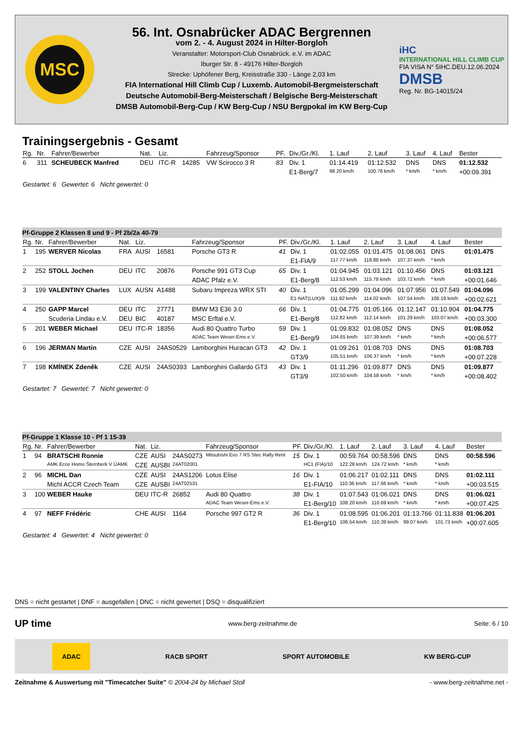MSC
56. Int. Osnabrücker ADAC Bergrennen
vom 2. - 4. August 2024 in Hilter-Borgloh
Veranstalter: Motorsport-Club Osnabrück. e.V. im ADAC
Iburger Str. 8 - 49176 Hilter-Borgloh
Strecke: Uphöfener Berg, Kreisstraße 330 - Länge 2,03 km
FIA International Hill Climb Cup / Luxemb. Automobil-Bergmeisterschaft
Deutsche Automobil-Berg-Meisterschaft / Belgische Berg-Meisterschaft
DMSB Automobil-Berg-Cup / KW Berg-Cup / NSU Bergpokal im KW Berg-Cup
iHC
INTERNATIONAL HILL CLIMB CUP
FIA VISA N° 5IHC.DEU.12.06.2024
DMSB
Reg. Nr. BG-14015/24
Trainingsergebnis - Gesamt
| Rg. | Nr. | Fahrer/Bewerber | Nat. | Liz. | | Fahrzeug/Sponsor | PF. | Div./Gr./Kl. | 1. Lauf | 2. Lauf | 3. Lauf | 4. Lauf | Bester |
| --- | --- | --- | --- | --- | --- | --- | --- | --- | --- | --- | --- | --- | --- |
| 6 | 311 | SCHEUBECK Manfred | DEU | ITC-R | 14285 | VW Scirocco 3 R | 83 | Div. 1 | 01:14.419 | 01:12.532 | DNS | DNS | 01:12.532 |
| | | | | | | | | E1-Berg/7 | 98.20 km/h | 100.76 km/h | * km/h | * km/h | +00:09.391 |
Gestartet: 6 Gewertet: 6 Nicht gewertet: 0
| Pf-Gruppe 2 Klassen 8 und 9 - Pf 2b/2a 40-79 | | | | | | | | | | | | | |
| Rg. | Nr. | Fahrer/Bewerber | Nat. | Liz. | | Fahrzeug/Sponsor | PF. | Div./Gr./Kl. | 1. Lauf | 2. Lauf | 3. Lauf | 4. Lauf | Bester |
| 1 | 195 | WERVER Nicolas | FRA | AUSI | 16581 | Porsche GT3 R | 41 | Div. 1 | 01:02.055 | 01:01.475 | 01:08.061 | DNS | 01:01.475 |
| | | | | | | | | E1-FIA/9 | 117.77 km/h | 118.88 km/h | 107.37 km/h | * km/h | |
| 2 | 252 | STOLL Jochen | DEU | ITC | 20876 | Porsche 991 GT3 Cup | 65 | Div. 1 | 01:04.945 | 01:03.121 | 01:10.456 | DNS | 01:03.121 |
| | | | | | | ADAC Pfalz e.V. | | E1-Berg/8 | 112.53 km/h | 115.78 km/h | 103.72 km/h | * km/h | +00:01.646 |
| 3 | 199 | VALENTINY Charles | LUX | AUSN | A1488 | Subaru Impreza WRX STI | 40 | Div. 1 | 01:05.299 | 01:04.096 | 01:07.956 | 01:07.549 | 01:04.096 |
| | | | | | | | | E1-NAT(LUX)/9 | 111.92 km/h | 114.02 km/h | 107.54 km/h | 108.19 km/h | +00:02.621 |
| 4 | 250 | GAPP Marcel | DEU | ITC | 27771 | BMW M3 E36 3.0 | 66 | Div. 1 | 01:04.775 | 01:05.166 | 01:12.147 | 01:10.904 | 01:04.775 |
| | | Scuderia Lindau e.V. | DEU | BIC | 40187 | MSC Erftal e.V. | | E1-Berg/8 | 112.82 km/h | 112.14 km/h | 101.29 km/h | 103.07 km/h | +00:03.300 |
| 5 | 201 | WEBER Michael | DEU | ITC-R | 18356 | Audi 80 Quattro Turbo | 59 | Div. 1 | 01:09.832 | 01:08.052 | DNS | DNS | 01:08.052 |
| | | | | | | ADAC Team Weser-Ems e.V. | | E1-Berg/9 | 104.65 km/h | 107.39 km/h | * km/h | * km/h | +00:06.577 |
| 6 | 196 | JERMAN Martin | CZE | AUSI | 24AS0529 | Lamborghini Huracan GT3 | 42 | Div. 1 | 01:09.261 | 01:08.703 | DNS | DNS | 01:08.703 |
| | | | | | | | | GT3/9 | 105.51 km/h | 106.37 km/h | * km/h | * km/h | +00:07.228 |
| 7 | 198 | KMÍNEK Zdeněk | CZE | AUSI | 24AS0393 | Lamborghini Gallardo GT3 | 43 | Div. 1 | 01:11.296 | 01:09.877 | DNS | DNS | 01:09.877 |
| | | | | | | | | GT3/9 | 102.50 km/h | 104.58 km/h | * km/h | * km/h | +00:08.402 |
Gestartet: 7 Gewertet: 7 Nicht gewertet: 0
| Pf-Gruppe 1 Klasse 10 - Pf 1 15-39 | | | | | | | | | | | | | |
| Rg. | Nr. | Fahrer/Bewerber | Nat. | Liz. | | Fahrzeug/Sponsor | PF. | Div./Gr./Kl. | 1. Lauf | 2. Lauf | 3. Lauf | 4. Lauf | Bester |
| 1 | 94 | BRATSCHI Ronnie | CZE | AUSI | 24AS0273 | Mitsubishi Evo 7 RS Stec Rally Rent | 15 | Div. 1 | 00:59.764 | 00:58.596 | DNS | DNS | 00:58.596 |
| | | AMK Ecce Homo Šternberk V ÚAMK | CZE | AUSBI | 24AT02001 | | | HC1 (FIA)/10 | 122.28 km/h | 124.72 km/h | * km/h | * km/h | |
| 2 | 96 | MICHL Dan | CZE | AUSI | 24AS1206 | Lotus Elise | 16 | Div. 1 | 01:06.217 | 01:02.111 | DNS | DNS | 01:02.111 |
| | | Michl ACCR Czech Team | CZE | AUSBI | 24AT02531 | | | E1-FIA/10 | 110.36 km/h | 117.66 km/h | * km/h | * km/h | +00:03.515 |
| 3 | 100 | WEBER Hauke | DEU | ITC-R | 26852 | Audi 80 Quattro | 38 | Div. 1 | 01:07.543 | 01:06.021 | DNS | DNS | 01:06.021 |
| | | | | | | ADAC Team Weser-Ems e.V. | | E1-Berg/10 | 108.20 km/h | 110.69 km/h | * km/h | * km/h | +00:07.425 |
| 4 | 97 | NEFF Frédéric | CHE | AUSI | 1164 | Porsche 997 GT2 R | 36 | Div. 1 | 01:08.595 | 01:06.201 | 01:13.766 | 01:11.838 | 01:06.201 |
| | | | | | | | | E1-Berg/10 | 106.54 km/h | 110.39 km/h | 99.07 km/h | 101.73 km/h | +00:07.605 |
Gestartet: 4 Gewertet: 4 Nicht gewertet: 0
DNS = nicht gestartet | DNF = ausgefallen | DNC = nicht gewertet | DSQ = disqualifiziert
UP time www.berg-zeitnahme.de Seite: 6 / 10
ADAC RACB SPORT SPORT AUTOMOBILE KW BERG-CUP
Zeitnahme & Auswertung mit "Timecatcher Suite" © 2004-24 by Michael Stoll - www.berg-zeitnahme.net -